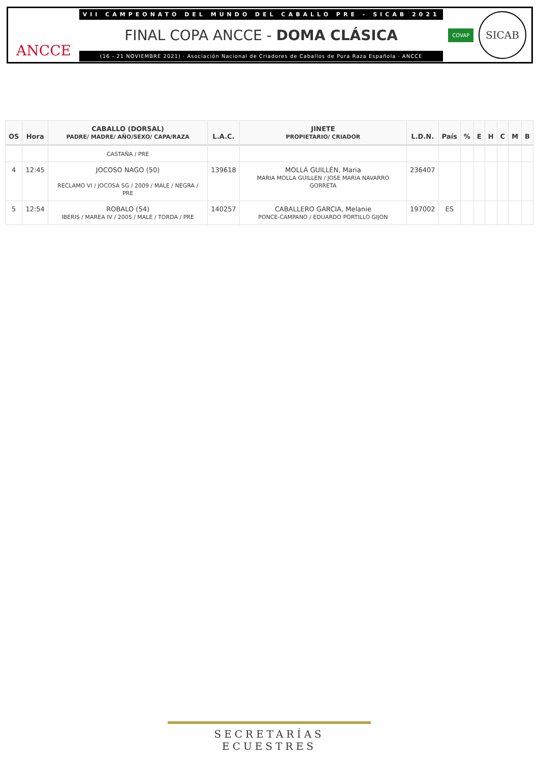ANCCE
VII CAMPEONATO DEL MUNDO DEL CABALLO PRE - SICAB 2021
FINAL COPA ANCCE - DOMA CLÁSICA
(16 - 21 NOVIEMBRE 2021) · Asociación Nacional de Criadores de Caballos de Pura Raza Española · ANCCE
COVAP
SICAB
| OS | Hora | CABALLO (DORSAL) PADRE/ MADRE/ AÑO/SEXO/ CAPA/RAZA | L.A.C. | JINETE PROPIETARIO/ CRIADOR | L.D.N. | País | % | E | H | C | M | B |
| --- | --- | --- | --- | --- | --- | --- | --- | --- | --- | --- | --- | --- |
| | | CASTAÑA / PRE | | | | | | | | | | |
| 4 | 12:45 | JOCOSO NAGO (50) RECLAMO VI / JOCOSA SG / 2009 / MALE / NEGRA / PRE | 139618 | MOLLÁ GUILLÉN, Maria MARIA MOLLA GUILLEN / JOSE MARIA NAVARRO GORRETA | 236407 | | | | | | | |
| 5 | 12:54 | ROBALO (54) IBERIS / MAREA IV / 2005 / MALE / TORDA / PRE | 140257 | CABALLERO GARCIA, Melanie PONCE-CAMPANO / EDUARDO PORTILLO GIJON | 197002 | ES | | | | | | |
SECRETARÍAS ECUESTRES